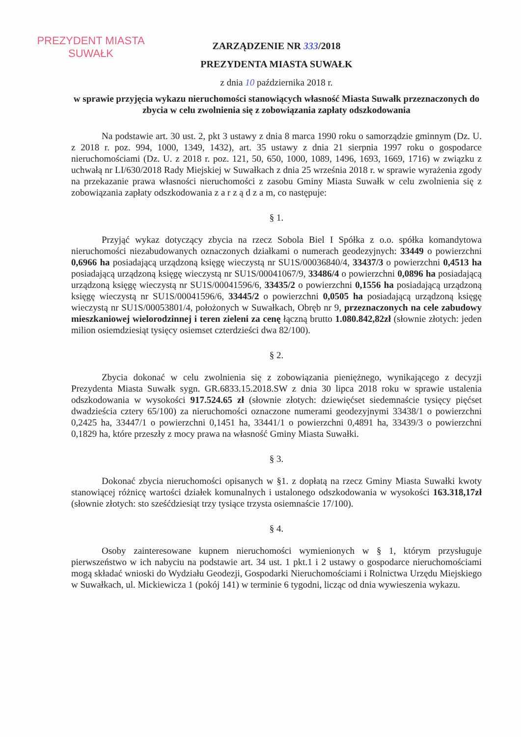PREZYDENT MIASTA
SUWAŁK
ZARZĄDZENIE NR 333/2018
PREZYDENTA MIASTA SUWAŁK
z dnia 10 października 2018 r.
w sprawie przyjęcia wykazu nieruchomości stanowiących własność Miasta Suwałk przeznaczonych do zbycia w celu zwolnienia się z zobowiązania zapłaty odszkodowania
Na podstawie art. 30 ust. 2, pkt 3 ustawy z dnia 8 marca 1990 roku o samorządzie gminnym (Dz. U. z 2018 r. poz. 994, 1000, 1349, 1432), art. 35 ustawy z dnia 21 sierpnia 1997 roku o gospodarce nieruchomościami (Dz. U. z 2018 r. poz. 121, 50, 650, 1000, 1089, 1496, 1693, 1669, 1716) w związku z uchwałą nr LI/630/2018 Rady Miejskiej w Suwałkach z dnia 25 września 2018 r. w sprawie wyrażenia zgody na przekazanie prawa własności nieruchomości z zasobu Gminy Miasta Suwałk w celu zwolnienia się z zobowiązania zapłaty odszkodowania z a r z ą d z a m, co następuje:
§ 1.
Przyjąć wykaz dotyczący zbycia na rzecz Sobola Biel I Spółka z o.o. spółka komandytowa nieruchomości niezabudowanych oznaczonych działkami o numerach geodezyjnych: 33449 o powierzchni 0,6966 ha posiadającą urządzoną księgę wieczystą nr SU1S/00036840/4, 33437/3 o powierzchni 0,4513 ha posiadającą urządzoną księgę wieczystą nr SU1S/00041067/9, 33486/4 o powierzchni 0,0896 ha posiadającą urządzoną księgę wieczystą nr SU1S/00041596/6, 33435/2 o powierzchni 0,1556 ha posiadającą urządzoną księgę wieczystą nr SU1S/00041596/6, 33445/2 o powierzchni 0,0505 ha posiadającą urządzoną księgę wieczystą nr SU1S/00053801/4, położonych w Suwałkach, Obręb nr 9, przeznaczonych na cele zabudowy mieszkaniowej wielorodzinnej i teren zieleni za cenę łączną brutto 1.080.842,82zł (słownie złotych: jeden milion osiemdziesiąt tysięcy osiemset czterdzieści dwa 82/100).
§ 2.
Zbycia dokonać w celu zwolnienia się z zobowiązania pieniężnego, wynikającego z decyzji Prezydenta Miasta Suwałk sygn. GR.6833.15.2018.SW z dnia 30 lipca 2018 roku w sprawie ustalenia odszkodowania w wysokości 917.524.65 zł (słownie złotych: dziewięćset siedemnaście tysięcy pięćset dwadzieścia cztery 65/100) za nieruchomości oznaczone numerami geodezyjnymi 33438/1 o powierzchni 0,2425 ha, 33447/1 o powierzchni 0,1451 ha, 33441/1 o powierzchni 0,4891 ha, 33439/3 o powierzchni 0,1829 ha, które przeszły z mocy prawa na własność Gminy Miasta Suwałki.
§ 3.
Dokonać zbycia nieruchomości opisanych w §1. z dopłatą na rzecz Gminy Miasta Suwałki kwoty stanowiącej różnicę wartości działek komunalnych i ustalonego odszkodowania w wysokości 163.318,17zł (słownie złotych: sto sześćdziesiąt trzy tysiące trzysta osiemnaście 17/100).
§ 4.
Osoby zainteresowane kupnem nieruchomości wymienionych w § 1, którym przysługuje pierwszeństwo w ich nabyciu na podstawie art. 34 ust. 1 pkt.1 i 2 ustawy o gospodarce nieruchomościami mogą składać wnioski do Wydziału Geodezji, Gospodarki Nieruchomościami i Rolnictwa Urzędu Miejskiego w Suwałkach, ul. Mickiewicza 1 (pokój 141) w terminie 6 tygodni, licząc od dnia wywieszenia wykazu.